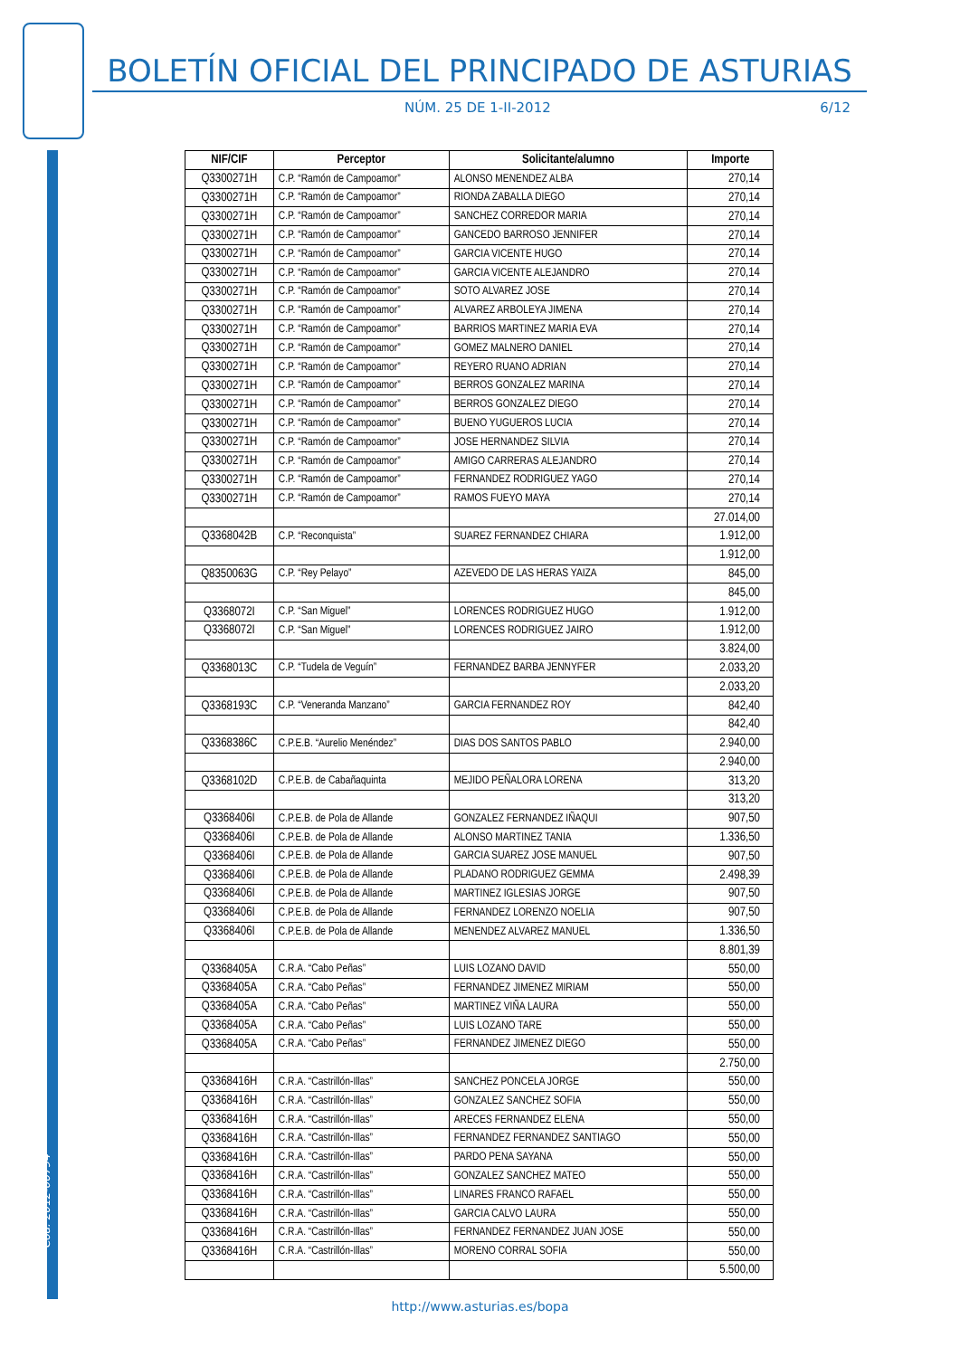BOLETÍN OFICIAL DEL PRINCIPADO DE ASTURIAS
NÚM. 25 DE 1-II-2012 6/12
Cód. 2012-00794
| NIF/CIF | Perceptor | Solicitante/alumno | Importe |
| --- | --- | --- | --- |
| Q3300271H | C.P. “Ramón de Campoamor” | ALONSO MENENDEZ ALBA | 270,14 |
| Q3300271H | C.P. “Ramón de Campoamor” | RIONDA ZABALLA DIEGO | 270,14 |
| Q3300271H | C.P. “Ramón de Campoamor” | SANCHEZ CORREDOR MARIA | 270,14 |
| Q3300271H | C.P. “Ramón de Campoamor” | GANCEDO BARROSO JENNIFER | 270,14 |
| Q3300271H | C.P. “Ramón de Campoamor” | GARCIA VICENTE HUGO | 270,14 |
| Q3300271H | C.P. “Ramón de Campoamor” | GARCIA VICENTE ALEJANDRO | 270,14 |
| Q3300271H | C.P. “Ramón de Campoamor” | SOTO ALVAREZ JOSE | 270,14 |
| Q3300271H | C.P. “Ramón de Campoamor” | ALVAREZ ARBOLEYA JIMENA | 270,14 |
| Q3300271H | C.P. “Ramón de Campoamor” | BARRIOS MARTINEZ MARIA EVA | 270,14 |
| Q3300271H | C.P. “Ramón de Campoamor” | GOMEZ MALNERO DANIEL | 270,14 |
| Q3300271H | C.P. “Ramón de Campoamor” | REYERO RUANO ADRIAN | 270,14 |
| Q3300271H | C.P. “Ramón de Campoamor” | BERROS GONZALEZ MARINA | 270,14 |
| Q3300271H | C.P. “Ramón de Campoamor” | BERROS GONZALEZ DIEGO | 270,14 |
| Q3300271H | C.P. “Ramón de Campoamor” | BUENO YUGUEROS LUCIA | 270,14 |
| Q3300271H | C.P. “Ramón de Campoamor” | JOSE HERNANDEZ SILVIA | 270,14 |
| Q3300271H | C.P. “Ramón de Campoamor” | AMIGO CARRERAS ALEJANDRO | 270,14 |
| Q3300271H | C.P. “Ramón de Campoamor” | FERNANDEZ RODRIGUEZ YAGO | 270,14 |
| Q3300271H | C.P. “Ramón de Campoamor” | RAMOS FUEYO MAYA | 270,14 |
| | | | 27.014,00 |
| Q3368042B | C.P. “Reconquista” | SUAREZ FERNANDEZ CHIARA | 1.912,00 |
| | | | 1.912,00 |
| Q8350063G | C.P. “Rey Pelayo” | AZEVEDO DE LAS HERAS YAIZA | 845,00 |
| | | | 845,00 |
| Q3368072I | C.P. “San Miguel” | LORENCES RODRIGUEZ HUGO | 1.912,00 |
| Q3368072I | C.P. “San Miguel” | LORENCES RODRIGUEZ JAIRO | 1.912,00 |
| | | | 3.824,00 |
| Q3368013C | C.P. “Tudela de Veguín” | FERNANDEZ BARBA JENNYFER | 2.033,20 |
| | | | 2.033,20 |
| Q3368193C | C.P. “Veneranda Manzano” | GARCIA FERNANDEZ ROY | 842,40 |
| | | | 842,40 |
| Q3368386C | C.P.E.B. “Aurelio Menéndez” | DIAS DOS SANTOS PABLO | 2.940,00 |
| | | | 2.940,00 |
| Q3368102D | C.P.E.B. de Cabañaquinta | MEJIDO PEÑALORA LORENA | 313,20 |
| | | | 313,20 |
| Q3368406I | C.P.E.B. de Pola de Allande | GONZALEZ FERNANDEZ IÑAQUI | 907,50 |
| Q3368406I | C.P.E.B. de Pola de Allande | ALONSO MARTINEZ TANIA | 1.336,50 |
| Q3368406I | C.P.E.B. de Pola de Allande | GARCIA SUAREZ JOSE MANUEL | 907,50 |
| Q3368406I | C.P.E.B. de Pola de Allande | PLADANO RODRIGUEZ GEMMA | 2.498,39 |
| Q3368406I | C.P.E.B. de Pola de Allande | MARTINEZ IGLESIAS JORGE | 907,50 |
| Q3368406I | C.P.E.B. de Pola de Allande | FERNANDEZ LORENZO NOELIA | 907,50 |
| Q3368406I | C.P.E.B. de Pola de Allande | MENENDEZ ALVAREZ MANUEL | 1.336,50 |
| | | | 8.801,39 |
| Q3368405A | C.R.A. “Cabo Peñas” | LUIS LOZANO DAVID | 550,00 |
| Q3368405A | C.R.A. “Cabo Peñas” | FERNANDEZ JIMENEZ MIRIAM | 550,00 |
| Q3368405A | C.R.A. “Cabo Peñas” | MARTINEZ VIÑA LAURA | 550,00 |
| Q3368405A | C.R.A. “Cabo Peñas” | LUIS LOZANO TARE | 550,00 |
| Q3368405A | C.R.A. “Cabo Peñas” | FERNANDEZ JIMENEZ DIEGO | 550,00 |
| | | | 2.750,00 |
| Q3368416H | C.R.A. “Castrillón-Illas” | SANCHEZ PONCELA JORGE | 550,00 |
| Q3368416H | C.R.A. “Castrillón-Illas” | GONZALEZ SANCHEZ SOFIA | 550,00 |
| Q3368416H | C.R.A. “Castrillón-Illas” | ARECES FERNANDEZ ELENA | 550,00 |
| Q3368416H | C.R.A. “Castrillón-Illas” | FERNANDEZ FERNANDEZ SANTIAGO | 550,00 |
| Q3368416H | C.R.A. “Castrillón-Illas” | PARDO PENA SAYANA | 550,00 |
| Q3368416H | C.R.A. “Castrillón-Illas” | GONZALEZ SANCHEZ MATEO | 550,00 |
| Q3368416H | C.R.A. “Castrillón-Illas” | LINARES FRANCO RAFAEL | 550,00 |
| Q3368416H | C.R.A. “Castrillón-Illas” | GARCIA CALVO LAURA | 550,00 |
| Q3368416H | C.R.A. “Castrillón-Illas” | FERNANDEZ FERNANDEZ JUAN JOSE | 550,00 |
| Q3368416H | C.R.A. “Castrillón-Illas” | MORENO CORRAL SOFIA | 550,00 |
| | | | 5.500,00 |
http://www.asturias.es/bopa